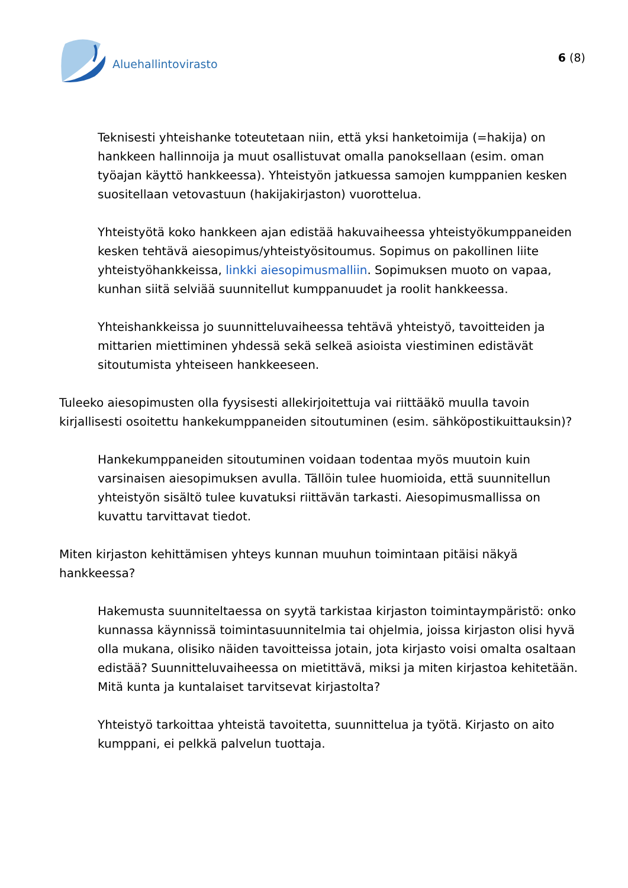Aluehallintovirasto
6 (8)
Teknisesti yhteishanke toteutetaan niin, että yksi hanketoimija (=hakija) on hankkeen hallinnoija ja muut osallistuvat omalla panoksellaan (esim. oman työajan käyttö hankkeessa). Yhteistyön jatkuessa samojen kumppanien kesken suositellaan vetovastuun (hakijakirjaston) vuorottelua.
Yhteistyötä koko hankkeen ajan edistää hakuvaiheessa yhteistyökumppaneiden kesken tehtävä aiesopimus/yhteistyösitoumus. Sopimus on pakollinen liite yhteistyöhankkeissa, linkki aiesopimusmalliin. Sopimuksen muoto on vapaa, kunhan siitä selviää suunnitellut kumppanuudet ja roolit hankkeessa.
Yhteishankkeissa jo suunnitteluvaiheessa tehtävä yhteistyö, tavoitteiden ja mittarien miettiminen yhdessä sekä selkeä asioista viestiminen edistävät sitoutumista yhteiseen hankkeeseen.
Tuleeko aiesopimusten olla fyysisesti allekirjoitettuja vai riittääkö muulla tavoin kirjallisesti osoitettu hankekumppaneiden sitoutuminen (esim. sähköpostikuittauksin)?
Hankekumppaneiden sitoutuminen voidaan todentaa myös muutoin kuin varsinaisen aiesopimuksen avulla. Tällöin tulee huomioida, että suunnitellun yhteistyön sisältö tulee kuvatuksi riittävän tarkasti. Aiesopimusmallissa on kuvattu tarvittavat tiedot.
Miten kirjaston kehittämisen yhteys kunnan muuhun toimintaan pitäisi näkyä hankkeessa?
Hakemusta suunniteltaessa on syytä tarkistaa kirjaston toimintaympäristö: onko kunnassa käynnissä toimintasuunnitelmia tai ohjelmia, joissa kirjaston olisi hyvä olla mukana, olisiko näiden tavoitteissa jotain, jota kirjasto voisi omalta osaltaan edistää? Suunnitteluvaiheessa on mietittävä, miksi ja miten kirjastoa kehitetään. Mitä kunta ja kuntalaiset tarvitsevat kirjastolta?
Yhteistyö tarkoittaa yhteistä tavoitetta, suunnittelua ja työtä. Kirjasto on aito kumppani, ei pelkkä palvelun tuottaja.